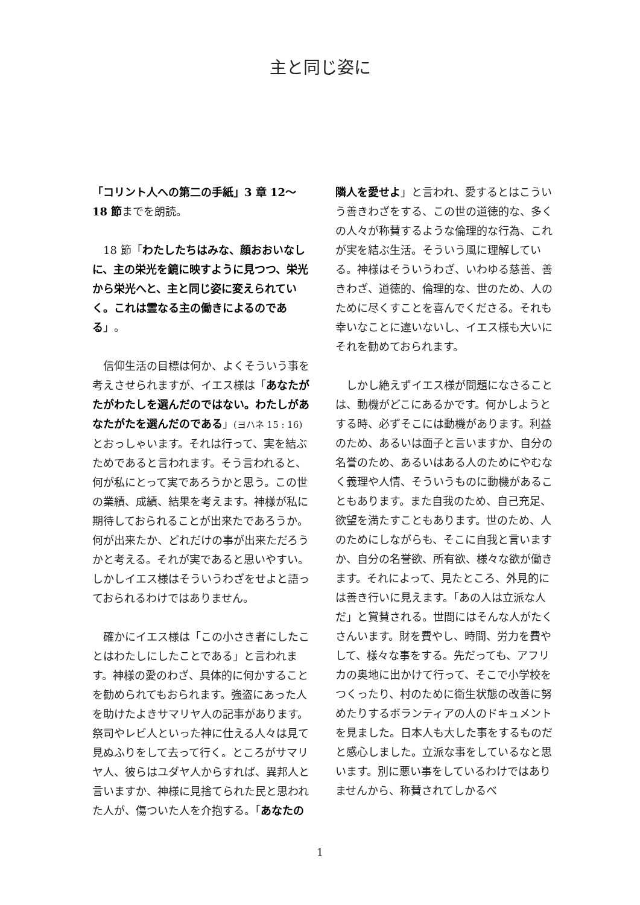主と同じ姿に
「コリント人への第二の手紙」3 章 12〜18 節までを朗読。
　18 節「わたしたちはみな、顔おおいなしに、主の栄光を鏡に映すように見つつ、栄光から栄光へと、主と同じ姿に変えられていく。これは霊なる主の働きによるのである」。
　信仰生活の目標は何か、よくそういう事を考えさせられますが、イエス様は「あなたがたがわたしを選んだのではない。わたしがあなたがたを選んだのである」(ヨハネ 15 : 16) とおっしゃいます。それは行って、実を結ぶためであると言われます。そう言われると、何が私にとって実であろうかと思う。この世の業績、成績、結果を考えます。神様が私に期待しておられることが出来たであろうか。何が出来たか、どれだけの事が出来ただろうかと考える。それが実であると思いやすい。しかしイエス様はそういうわざをせよと語っておられるわけではありません。
　確かにイエス様は「この小さき者にしたことはわたしにしたことである」と言われます。神様の愛のわざ、具体的に何かすることを勧められてもおられます。強盗にあった人を助けたよきサマリヤ人の記事があります。祭司やレビ人といった神に仕える人々は見て見ぬふりをして去って行く。ところがサマリヤ人、彼らはユダヤ人からすれば、異邦人と言いますか、神様に見捨てられた民と思われた人が、傷ついた人を介抱する。「あなたの
隣人を愛せよ」と言われ、愛するとはこういう善きわざをする、この世の道徳的な、多くの人々が称賛するような倫理的な行為、これが実を結ぶ生活。そういう風に理解している。神様はそういうわざ、いわゆる慈善、善きわざ、道徳的、倫理的な、世のため、人のために尽くすことを喜んでくださる。それも幸いなことに違いないし、イエス様も大いにそれを勧めておられます。
　しかし絶えずイエス様が問題になさることは、動機がどこにあるかです。何かしようとする時、必ずそこには動機があります。利益のため、あるいは面子と言いますか、自分の名誉のため、あるいはある人のためにやむなく義理や人情、そういうものに動機があることもあります。また自我のため、自己充足、欲望を満たすこともあります。世のため、人のためにしながらも、そこに自我と言いますか、自分の名誉欲、所有欲、様々な欲が働きます。それによって、見たところ、外見的には善き行いに見えます。「あの人は立派な人だ」と賞賛される。世間にはそんな人がたくさんいます。財を費やし、時間、労力を費やして、様々な事をする。先だっても、アフリカの奥地に出かけて行って、そこで小学校をつくったり、村のために衛生状態の改善に努めたりするボランティアの人のドキュメントを見ました。日本人も大した事をするものだと感心しました。立派な事をしているなと思います。別に悪い事をしているわけではありませんから、称賛されてしかるべ
1